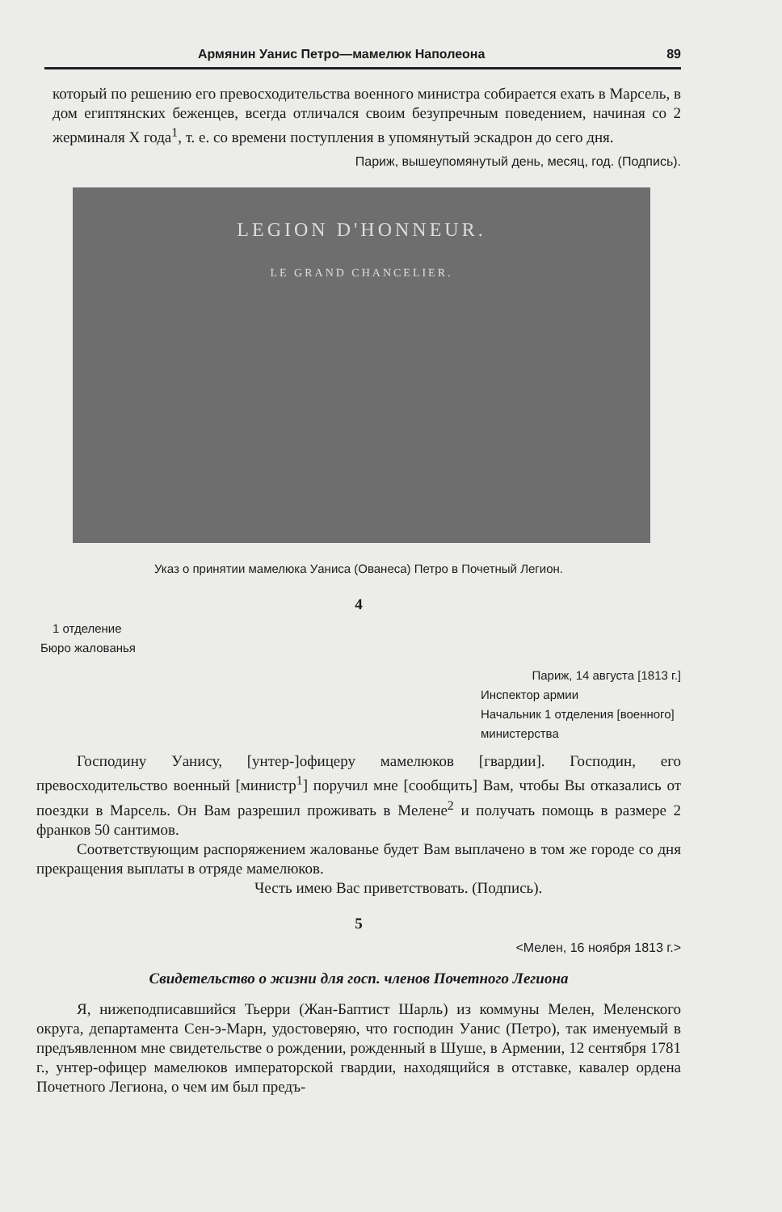Армянин Уанис Петро—мамелюк Наполеона 89
который по решению его превосходительства военного министра собирается ехать в Марсель, в дом египтянских беженцев, всегда отличался своим безупречным поведением, начиная со 2 жерминаля X года<sup>1</sup>, т. е. со времени поступления в упомянутый эскадрон до сего дня.
Париж, вышеупомянутый день, месяц, год. (Подпись).
LEGION D'HONNEUR.
LE GRAND CHANCELIER.
Указ о принятии мамелюка Уаниса (Ованеса) Петро в Почетный Легион.
4
1 отделение
Бюро жалованья
Париж, 14 августа [1813 г.]
Инспектор армии
Начальник 1 отделения [военного] министерства
Господину Уанису, [унтер-]офицеру мамелюков [гвардии]. Господин, его превосходительство военный [министр<sup>1</sup>] поручил мне [сообщить] Вам, чтобы Вы отказались от поездки в Марсель. Он Вам разрешил проживать в Мелене<sup>2</sup> и получать помощь в размере 2 франков 50 сантимов.
Соответствующим распоряжением жалованье будет Вам выплачено в том же городе со дня прекращения выплаты в отряде мамелюков.
Честь имею Вас приветствовать. (Подпись).
5
<Мелен, 16 ноября 1813 г.>
Свидетельство о жизни для госп. членов Почетного Легиона
Я, нижеподписавшийся Тьерри (Жан-Баптист Шарль) из коммуны Мелен, Меленского округа, департамента Сен-э-Марн, удостоверяю, что господин Уанис (Петро), так именуемый в предъявленном мне свидетельстве о рождении, рожденный в Шуше, в Армении, 12 сентября 1781 г., унтер-офицер мамелюков императорской гвардии, находящийся в отставке, кавалер ордена Почетного Легиона, о чем им был предъ-